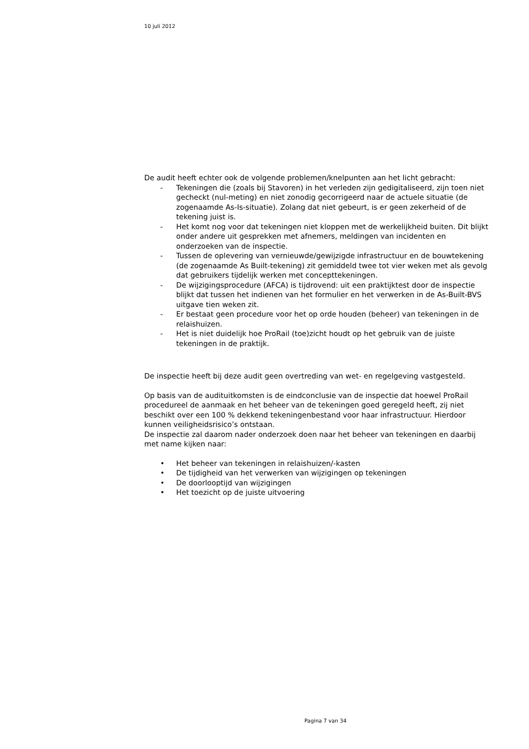10 juli 2012
De audit heeft echter ook de volgende problemen/knelpunten aan het licht gebracht:
- Tekeningen die (zoals bij Stavoren) in het verleden zijn gedigitaliseerd, zijn toen niet gecheckt (nul-meting) en niet zonodig gecorrigeerd naar de actuele situatie (de zogenaamde As-Is-situatie). Zolang dat niet gebeurt, is er geen zekerheid of de tekening juist is.
- Het komt nog voor dat tekeningen niet kloppen met de werkelijkheid buiten. Dit blijkt onder andere uit gesprekken met afnemers, meldingen van incidenten en onderzoeken van de inspectie.
- Tussen de oplevering van vernieuwde/gewijzigde infrastructuur en de bouwtekening (de zogenaamde As Built-tekening) zit gemiddeld twee tot vier weken met als gevolg dat gebruikers tijdelijk werken met concepttekeningen.
- De wijzigingsprocedure (AFCA) is tijdrovend: uit een praktijktest door de inspectie blijkt dat tussen het indienen van het formulier en het verwerken in de As-Built-BVS uitgave tien weken zit.
- Er bestaat geen procedure voor het op orde houden (beheer) van tekeningen in de relaishuizen.
- Het is niet duidelijk hoe ProRail (toe)zicht houdt op het gebruik van de juiste tekeningen in de praktijk.
De inspectie heeft bij deze audit geen overtreding van wet- en regelgeving vastgesteld.
Op basis van de audituitkomsten is de eindconclusie van de inspectie dat hoewel ProRail procedureel de aanmaak en het beheer van de tekeningen goed geregeld heeft, zij niet beschikt over een 100 % dekkend tekeningenbestand voor haar infrastructuur. Hierdoor kunnen veiligheidsrisico’s ontstaan.
De inspectie zal daarom nader onderzoek doen naar het beheer van tekeningen en daarbij met name kijken naar:
• Het beheer van tekeningen in relaishuizen/-kasten
• De tijdigheid van het verwerken van wijzigingen op tekeningen
• De doorlooptijd van wijzigingen
• Het toezicht op de juiste uitvoering
Pagina 7 van 34